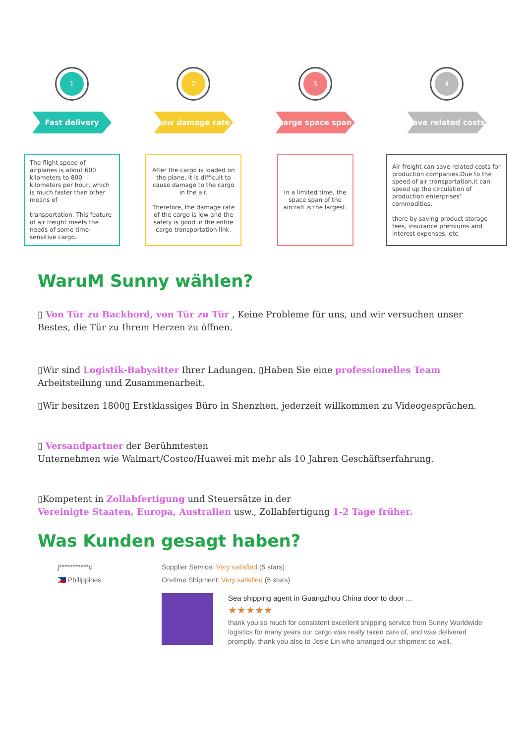1
Fast delivery
The flight speed of airplanes is about 600 kilometers to 800 kilometers per hour, which is much faster than other means of
transportation. This feature of air freight meets the needs of some time-sensitive cargo.
2
Low damage rate
After the cargo is loaded on the plane, it is difficult to cause damage to the cargo in the air.
Therefore, the damage rate of the cargo is low and the safety is good in the entire cargo transportation link.
3
Large space span
In a limited time, the space span of the aircraft is the largest.
4
save related costs
Air freight can save related costs for production companies.Due to the speed of air transportation,it can speed up the circulation of production enterprises' commodities,
there by saving product storage fees, insurance premiums and interest expenses, etc.
WaruM Sunny wählen?
▯ Von Tür zu Backbord, von Tür zu Tür , Keine Probleme für uns, und wir versuchen unser Bestes, die Tür zu Ihrem Herzen zu öffnen.
▯Wir sind Logistik-Babysitter Ihrer Ladungen. ▯Haben Sie eine professionelles Team Arbeitsteilung und Zusammenarbeit.
▯Wir besitzen 1800▯ Erstklassiges Büro in Shenzhen, jederzeit willkommen zu Videogesprächen.
▯ Versandpartner der Berühmtesten
Unternehmen wie Walmart/Costco/Huawei mit mehr als 10 Jahren Geschäftserfahrung.
▯Kompetent in Zollabfertigung und Steuersätze in der
Vereinigte Staaten, Europa, Australien usw., Zollabfertigung 1-2 Tage früher.
Was Kunden gesagt haben?
j***********o
🇵🇭 Philippines
Supplier Service: Very satisfied (5 stars)
On-time Shipment: Very satisfied (5 stars)
Sea shipping agent in Guangzhou China door to door ...
★★★★★
thank you so much for consistent excellent shipping service from Sunny Worldwide logistics for many years our cargo was really taken care of, and was delivered promptly, thank you also to Josie Lin who arranged our shipment so well.